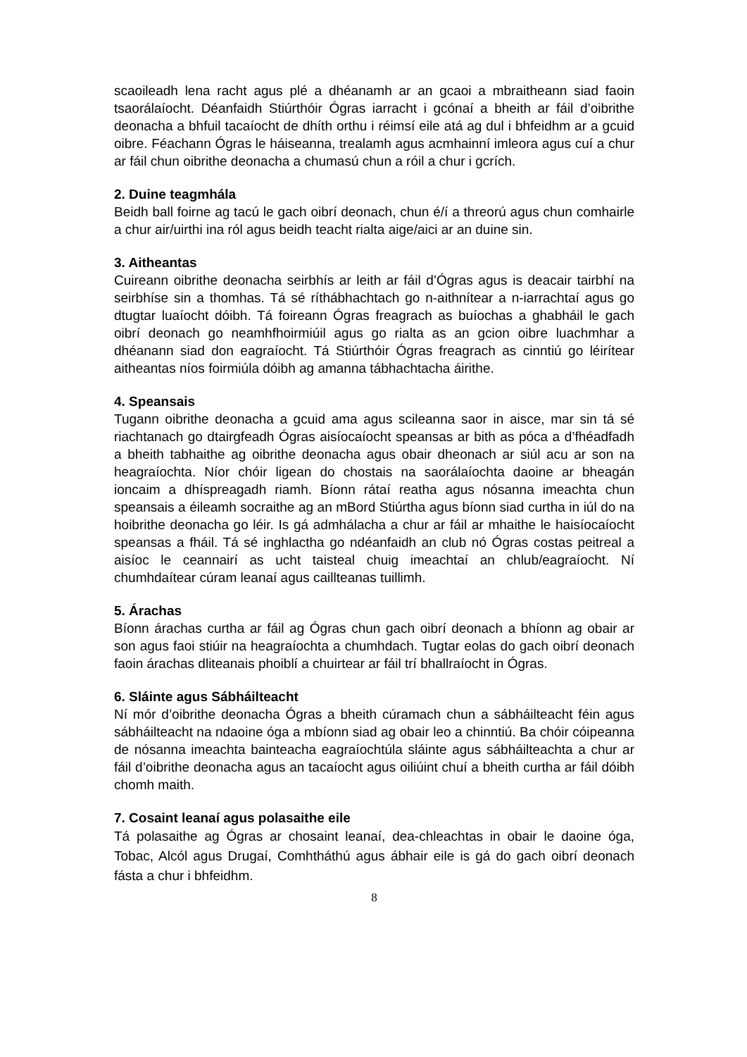scaoileadh lena racht agus plé a dhéanamh ar an gcaoi a mbraitheann siad faoin tsaorálaíocht. Déanfaidh Stiúrthóir Ógras iarracht i gcónaí a bheith ar fáil d’oibrithe deonacha a bhfuil tacaíocht de dhíth orthu i réimsí eile atá ag dul i bhfeidhm ar a gcuid oibre. Féachann Ógras le háiseanna, trealamh agus acmhainní imleora agus cuí a chur ar fáil chun oibrithe deonacha a chumasú chun a róil a chur i gcrích.
2. Duine teagmhála
Beidh ball foirne ag tacú le gach oibrí deonach, chun é/í a threorú agus chun comhairle a chur air/uirthi ina ról agus beidh teacht rialta aige/aici ar an duine sin.
3. Aitheantas
Cuireann oibrithe deonacha seirbhís ar leith ar fáil d’Ógras agus is deacair tairbhí na seirbhíse sin a thomhas. Tá sé ríthábhachtach go n-aithnítear a n-iarrachtaí agus go dtugtar luaíocht dóibh. Tá foireann Ógras freagrach as buíochas a ghabháil le gach oibrí deonach go neamhfhoirmiúil agus go rialta as an gcion oibre luachmhar a dhéanann siad don eagraíocht. Tá Stiúrthóir Ógras freagrach as cinntiú go léirítear aitheantas níos foirmiúla dóibh ag amanna tábhachtacha áirithe.
4. Speansais
Tugann oibrithe deonacha a gcuid ama agus scileanna saor in aisce, mar sin tá sé riachtanach go dtairgfeadh Ógras aisíocaíocht speansas ar bith as póca a d’fhéadfadh a bheith tabhaithe ag oibrithe deonacha agus obair dheonach ar siúl acu ar son na heagraíochta. Níor chóir ligean do chostais na saorálaíochta daoine ar bheagán ioncaim a dhíspreagadh riamh. Bíonn rátaí reatha agus nósanna imeachta chun speansais a éileamh socraithe ag an mBord Stiúrtha agus bíonn siad curtha in iúl do na hoibrithe deonacha go léir. Is gá admhálacha a chur ar fáil ar mhaithe le haisíocaíocht speansas a fháil. Tá sé inghlactha go ndéanfaidh an club nó Ógras costas peitreal a aisíoc le ceannairí as ucht taisteal chuig imeachtaí an chlub/eagraíocht. Ní chumhdaítear cúram leanaí agus caillteanas tuillimh.
5. Árachas
Bíonn árachas curtha ar fáil ag Ógras chun gach oibrí deonach a bhíonn ag obair ar son agus faoi stiúir na heagraíochta a chumhdach. Tugtar eolas do gach oibrí deonach faoin árachas dliteanais phoiblí a chuirtear ar fáil trí bhallraíocht in Ógras.
6. Sláinte agus Sábháilteacht
Ní mór d’oibrithe deonacha Ógras a bheith cúramach chun a sábháilteacht féin agus sábháilteacht na ndaoine óga a mbíonn siad ag obair leo a chinntiú. Ba chóir cóipeanna de nósanna imeachta bainteacha eagraíochtúla sláinte agus sábháilteachta a chur ar fáil d’oibrithe deonacha agus an tacaíocht agus oiliúint chuí a bheith curtha ar fáil dóibh chomh maith.
7. Cosaint leanaí agus polasaithe eile
Tá polasaithe ag Ógras ar chosaint leanaí, dea-chleachtas in obair le daoine óga, Tobac, Alcól agus Drugaí, Comhtháthú agus ábhair eile is gá do gach oibrí deonach fásta a chur i bhfeidhm.
8